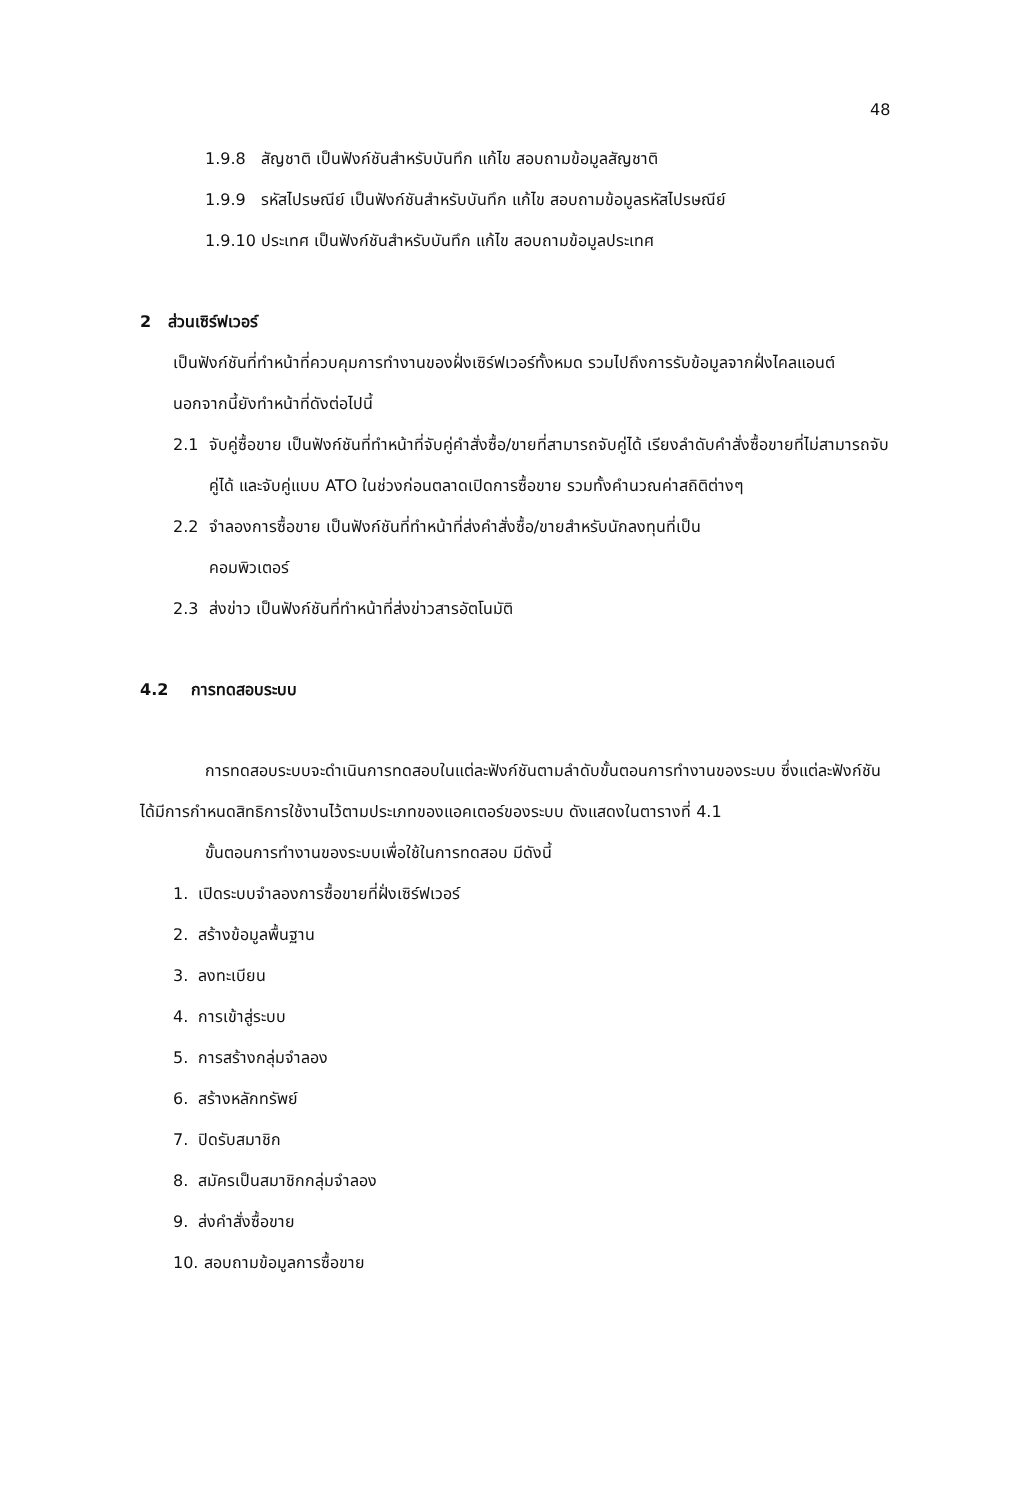48
1.9.8 สัญชาติ เป็นฟังก์ชันสำหรับบันทึก แก้ไข สอบถามข้อมูลสัญชาติ
1.9.9 รหัสไปรษณีย์ เป็นฟังก์ชันสำหรับบันทึก แก้ไข สอบถามข้อมูลรหัสไปรษณีย์
1.9.10 ประเทศ เป็นฟังก์ชันสำหรับบันทึก แก้ไข สอบถามข้อมูลประเทศ
2 ส่วนเซิร์ฟเวอร์
เป็นฟังก์ชันที่ทำหน้าที่ควบคุมการทำงานของฝั่งเซิร์ฟเวอร์ทั้งหมด รวมไปถึงการรับข้อมูลจากฝั่งไคลแอนต์ นอกจากนี้ยังทำหน้าที่ดังต่อไปนี้
2.1 จับคู่ซื้อขาย เป็นฟังก์ชันที่ทำหน้าที่จับคู่คำสั่งซื้อ/ขายที่สามารถจับคู่ได้ เรียงลำดับคำสั่งซื้อขายที่ไม่สามารถจับคู่ได้ และจับคู่แบบ ATO ในช่วงก่อนตลาดเปิดการซื้อขาย รวมทั้งคำนวณค่าสถิติต่างๆ
2.2 จำลองการซื้อขาย เป็นฟังก์ชันที่ทำหน้าที่ส่งคำสั่งซื้อ/ขายสำหรับนักลงทุนที่เป็น
คอมพิวเตอร์
2.3 ส่งข่าว เป็นฟังก์ชันที่ทำหน้าที่ส่งข่าวสารอัตโนมัติ
4.2 การทดสอบระบบ
การทดสอบระบบจะดำเนินการทดสอบในแต่ละฟังก์ชันตามลำดับขั้นตอนการทำงานของระบบ ซึ่งแต่ละฟังก์ชันได้มีการกำหนดสิทธิการใช้งานไว้ตามประเภทของแอคเตอร์ของระบบ ดังแสดงในตารางที่ 4.1
ขั้นตอนการทำงานของระบบเพื่อใช้ในการทดสอบ มีดังนี้
1. เปิดระบบจำลองการซื้อขายที่ฝั่งเซิร์ฟเวอร์
2. สร้างข้อมูลพื้นฐาน
3. ลงทะเบียน
4. การเข้าสู่ระบบ
5. การสร้างกลุ่มจำลอง
6. สร้างหลักทรัพย์
7. ปิดรับสมาชิก
8. สมัครเป็นสมาชิกกลุ่มจำลอง
9. ส่งคำสั่งซื้อขาย
10. สอบถามข้อมูลการซื้อขาย